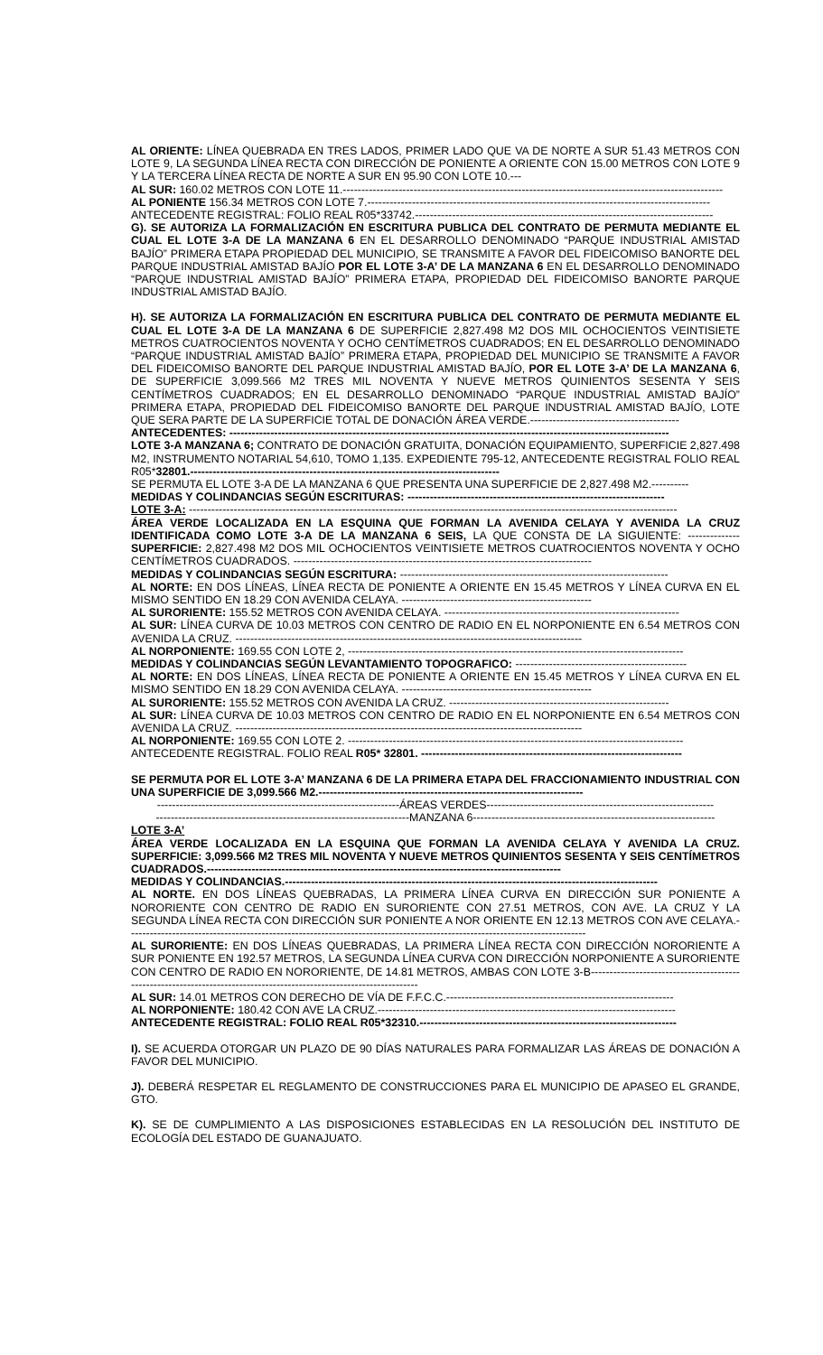AL ORIENTE: LÍNEA QUEBRADA EN TRES LADOS, PRIMER LADO QUE VA DE NORTE A SUR 51.43 METROS CON LOTE 9, LA SEGUNDA LÍNEA RECTA CON DIRECCIÓN DE PONIENTE A ORIENTE CON 15.00 METROS CON LOTE 9 Y LA TERCERA LÍNEA RECTA DE NORTE A SUR EN 95.90 CON LOTE 10.---
AL SUR: 160.02 METROS CON LOTE 11.------------------------------------------------------------------------------------------------------
AL PONIENTE 156.34 METROS CON LOTE 7.--------------------------------------------------------------------------------------------
ANTECEDENTE REGISTRAL: FOLIO REAL R05*33742.--------------------------------------------------------------------------------
G). SE AUTORIZA LA FORMALIZACIÓN EN ESCRITURA PUBLICA DEL CONTRATO DE PERMUTA MEDIANTE EL CUAL EL LOTE 3-A DE LA MANZANA 6 EN EL DESARROLLO DENOMINADO “PARQUE INDUSTRIAL AMISTAD BAJÍO” PRIMERA ETAPA PROPIEDAD DEL MUNICIPIO, SE TRANSMITE A FAVOR DEL FIDEICOMISO BANORTE DEL PARQUE INDUSTRIAL AMISTAD BAJÍO POR EL LOTE 3-A’ DE LA MANZANA 6 EN EL DESARROLLO DENOMINADO “PARQUE INDUSTRIAL AMISTAD BAJÍO” PRIMERA ETAPA, PROPIEDAD DEL FIDEICOMISO BANORTE PARQUE INDUSTRIAL AMISTAD BAJÍO.
H). SE AUTORIZA LA FORMALIZACIÓN EN ESCRITURA PUBLICA DEL CONTRATO DE PERMUTA MEDIANTE EL CUAL EL LOTE 3-A DE LA MANZANA 6 DE SUPERFICIE 2,827.498 M2 DOS MIL OCHOCIENTOS VEINTISIETE METROS CUATROCIENTOS NOVENTA Y OCHO CENTÍMETROS CUADRADOS; EN EL DESARROLLO DENOMINADO “PARQUE INDUSTRIAL AMISTAD BAJÍO” PRIMERA ETAPA, PROPIEDAD DEL MUNICIPIO SE TRANSMITE A FAVOR DEL FIDEICOMISO BANORTE DEL PARQUE INDUSTRIAL AMISTAD BAJÍO, POR EL LOTE 3-A’ DE LA MANZANA 6, DE SUPERFICIE 3,099.566 M2 TRES MIL NOVENTA Y NUEVE METROS QUINIENTOS SESENTA Y SEIS CENTÍMETROS CUADRADOS; EN EL DESARROLLO DENOMINADO “PARQUE INDUSTRIAL AMISTAD BAJÍO” PRIMERA ETAPA, PROPIEDAD DEL FIDEICOMISO BANORTE DEL PARQUE INDUSTRIAL AMISTAD BAJÍO, LOTE QUE SERA PARTE DE LA SUPERFICIE TOTAL DE DONACIÓN ÁREA VERDE.----------------------------------------
ANTECEDENTES: ----------------------------------------------------------------------------------------------------------------------
LOTE 3-A MANZANA 6; CONTRATO DE DONACIÓN GRATUITA, DONACIÓN EQUIPAMIENTO, SUPERFICIE 2,827.498 M2, INSTRUMENTO NOTARIAL 54,610, TOMO 1,135. EXPEDIENTE 795-12, ANTECEDENTE REGISTRAL FOLIO REAL R05*32801.-----------------------------------------------------------------------------------
SE PERMUTA EL LOTE 3-A DE LA MANZANA 6 QUE PRESENTA UNA SUPERFICIE DE 2,827.498 M2.----------
MEDIDAS Y COLINDANCIAS SEGÚN ESCRITURAS: ---------------------------------------------------------------------
LOTE 3-A: -----------------------------------------------------------------------------------------------------------------------------------
ÁREA VERDE LOCALIZADA EN LA ESQUINA QUE FORMAN LA AVENIDA CELAYA Y AVENIDA LA CRUZ IDENTIFICADA COMO LOTE 3-A DE LA MANZANA 6 SEIS, LA QUE CONSTA DE LA SIGUIENTE: -------------- SUPERFICIE: 2,827.498 M2 DOS MIL OCHOCIENTOS VEINTISIETE METROS CUATROCIENTOS NOVENTA Y OCHO CENTÍMETROS CUADRADOS. --------------------------------------------------------------------------------
MEDIDAS Y COLINDANCIAS SEGÚN ESCRITURA: ------------------------------------------------------------------------
AL NORTE: EN DOS LÍNEAS, LÍNEA RECTA DE PONIENTE A ORIENTE EN 15.45 METROS Y LÍNEA CURVA EN EL MISMO SENTIDO EN 18.29 CON AVENIDA CELAYA. ---------------------------------------------------
AL SURORIENTE: 155.52 METROS CON AVENIDA CELAYA. ---------------------------------------------------------------
AL SUR: LÍNEA CURVA DE 10.03 METROS CON CENTRO DE RADIO EN EL NORPONIENTE EN 6.54 METROS CON AVENIDA LA CRUZ. ---------------------------------------------------------------------------------------------
AL NORPONIENTE: 169.55 CON LOTE 2, ------------------------------------------------------------------------------------------
MEDIDAS Y COLINDANCIAS SEGÚN LEVANTAMIENTO TOPOGRAFICO: ----------------------------------------------
AL NORTE: EN DOS LÍNEAS, LÍNEA RECTA DE PONIENTE A ORIENTE EN 15.45 METROS Y LÍNEA CURVA EN EL MISMO SENTIDO EN 18.29 CON AVENIDA CELAYA. ---------------------------------------------------
AL SURORIENTE: 155.52 METROS CON AVENIDA LA CRUZ. -----------------------------------------------------------
AL SUR: LÍNEA CURVA DE 10.03 METROS CON CENTRO DE RADIO EN EL NORPONIENTE EN 6.54 METROS CON AVENIDA LA CRUZ. ---------------------------------------------------------------------------------------------
AL NORPONIENTE: 169.55 CON LOTE 2. ------------------------------------------------------------------------------------------
ANTECEDENTE REGISTRAL. FOLIO REAL R05* 32801. ----------------------------------------------------------------------
SE PERMUTA POR EL LOTE 3-A’ MANZANA 6 DE LA PRIMERA ETAPA DEL FRACCIONAMIENTO INDUSTRIAL CON UNA SUPERFICIE DE 3,099.566 M2.-----------------------------------------------------------------------
-----------------------------------------------------------------ÁREAS VERDES-------------------------------------------------------------
--------------------------------------------------------------------MANZANA 6-----------------------------------------------------------------
LOTE 3-A’
ÁREA VERDE LOCALIZADA EN LA ESQUINA QUE FORMAN LA AVENIDA CELAYA Y AVENIDA LA CRUZ. SUPERFICIE: 3,099.566 M2 TRES MIL NOVENTA Y NUEVE METROS QUINIENTOS SESENTA Y SEIS CENTÍMETROS CUADRADOS.-----------------------------------------------------------------------------------------------
MEDIDAS Y COLINDANCIAS.----------------------------------------------------------------------------------------------------
AL NORTE. EN DOS LÍNEAS QUEBRADAS, LA PRIMERA LÍNEA CURVA EN DIRECCIÓN SUR PONIENTE A NORORIENTE CON CENTRO DE RADIO EN SURORIENTE CON 27.51 METROS, CON AVE. LA CRUZ Y LA SEGUNDA LÍNEA RECTA CON DIRECCIÓN SUR PONIENTE A NOR ORIENTE EN 12.13 METROS CON AVE CELAYA.---------------------------------------------------------------------------------------------------------------------------
AL SURORIENTE: EN DOS LÍNEAS QUEBRADAS, LA PRIMERA LÍNEA RECTA CON DIRECCIÓN NORORIENTE A SUR PONIENTE EN 192.57 METROS, LA SEGUNDA LÍNEA CURVA CON DIRECCIÓN NORPONIENTE A SURORIENTE CON CENTRO DE RADIO EN NORORIENTE, DE 14.81 METROS, AMBAS CON LOTE 3-B---------------------------------------------------------------------------------------------------------------------
AL SUR: 14.01 METROS CON DERECHO DE VÍA DE F.F.C.C.-------------------------------------------------------------
AL NORPONIENTE: 180.42 CON AVE LA CRUZ.--------------------------------------------------------------------------------
ANTECEDENTE REGISTRAL: FOLIO REAL R05*32310.---------------------------------------------------------------------
I). SE ACUERDA OTORGAR UN PLAZO DE 90 DÍAS NATURALES PARA FORMALIZAR LAS ÁREAS DE DONACIÓN A FAVOR DEL MUNICIPIO.
J). DEBERÁ RESPETAR EL REGLAMENTO DE CONSTRUCCIONES PARA EL MUNICIPIO DE APASEO EL GRANDE, GTO.
K). SE DE CUMPLIMIENTO A LAS DISPOSICIONES ESTABLECIDAS EN LA RESOLUCIÓN DEL INSTITUTO DE ECOLOGÍA DEL ESTADO DE GUANAJUATO.